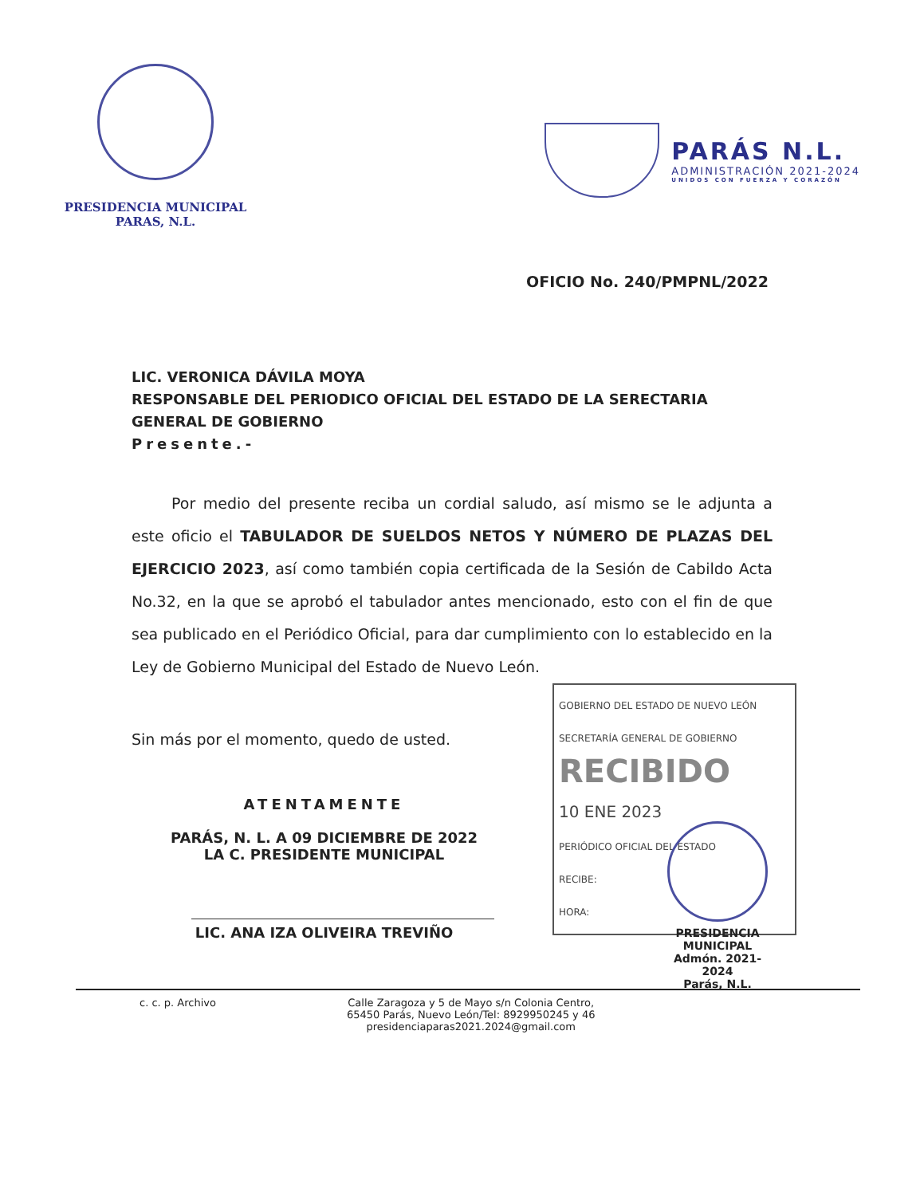PRESIDENCIA MUNICIPAL
PARAS, N.L.
PARÁS N.L.
ADMINISTRACIÓN 2021-2024
UNIDOS CON FUERZA Y CORAZÓN
OFICIO No. 240/PMPNL/2022
LIC. VERONICA DÁVILA MOYA
RESPONSABLE DEL PERIODICO OFICIAL DEL ESTADO DE LA SERECTARIA GENERAL DE GOBIERNO
Presente.-
Por medio del presente reciba un cordial saludo, así mismo se le adjunta a este oficio el TABULADOR DE SUELDOS NETOS Y NÚMERO DE PLAZAS DEL EJERCICIO 2023, así como también copia certificada de la Sesión de Cabildo Acta No.32, en la que se aprobó el tabulador antes mencionado, esto con el fin de que sea publicado en el Periódico Oficial, para dar cumplimiento con lo establecido en la Ley de Gobierno Municipal del Estado de Nuevo León.
GOBIERNO DEL ESTADO DE NUEVO LEÓN
SECRETARÍA GENERAL DE GOBIERNO
RECIBIDO
10 ENE 2023
PERIÓDICO OFICIAL DEL ESTADO
RECIBE:
HORA:
Sin más por el momento, quedo de usted.
ATENTAMENTE
PARÁS, N. L. A 09 DICIEMBRE DE 2022
LA C. PRESIDENTE MUNICIPAL
LIC. ANA IZA OLIVEIRA TREVIÑO
PRESIDENCIA
MUNICIPAL
Admón. 2021-2024
Parás, N.L.
c. c. p. Archivo Calle Zaragoza y 5 de Mayo s/n Colonia Centro,
65450 Parás, Nuevo León/Tel: 8929950245 y 46
presidenciaparas2021.2024@gmail.com